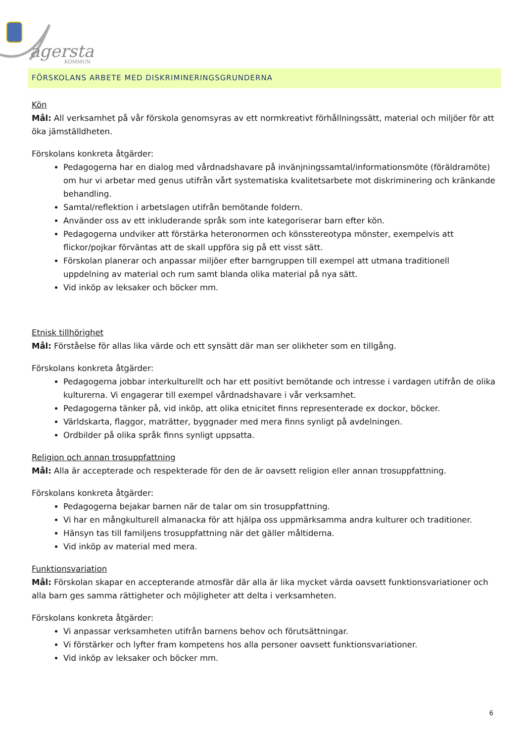agersta
KOMMUN
FÖRSKOLANS ARBETE MED DISKRIMINERINGSGRUNDERNA
Kön
Mål: All verksamhet på vår förskola genomsyras av ett normkreativt förhållningssätt, material och miljöer för att öka jämställdheten.
Förskolans konkreta åtgärder:
Pedagogerna har en dialog med vårdnadshavare på invänjningssamtal/informationsmöte (föräldramöte) om hur vi arbetar med genus utifrån vårt systematiska kvalitetsarbete mot diskriminering och kränkande behandling.
Samtal/reflektion i arbetslagen utifrån bemötande foldern.
Använder oss av ett inkluderande språk som inte kategoriserar barn efter kön.
Pedagogerna undviker att förstärka heteronormen och könsstereotypa mönster, exempelvis att flickor/pojkar förväntas att de skall uppföra sig på ett visst sätt.
Förskolan planerar och anpassar miljöer efter barngruppen till exempel att utmana traditionell uppdelning av material och rum samt blanda olika material på nya sätt.
Vid inköp av leksaker och böcker mm.
Etnisk tillhörighet
Mål: Förståelse för allas lika värde och ett synsätt där man ser olikheter som en tillgång.
Förskolans konkreta åtgärder:
Pedagogerna jobbar interkulturellt och har ett positivt bemötande och intresse i vardagen utifrån de olika kulturerna. Vi engagerar till exempel vårdnadshavare i vår verksamhet.
Pedagogerna tänker på, vid inköp, att olika etnicitet finns representerade ex dockor, böcker.
Världskarta, flaggor, maträtter, byggnader med mera finns synligt på avdelningen.
Ordbilder på olika språk finns synligt uppsatta.
Religion och annan trosuppfattning
Mål: Alla är accepterade och respekterade för den de är oavsett religion eller annan trosuppfattning.
Förskolans konkreta åtgärder:
Pedagogerna bejakar barnen när de talar om sin trosuppfattning.
Vi har en mångkulturell almanacka för att hjälpa oss uppmärksamma andra kulturer och traditioner.
Hänsyn tas till familjens trosuppfattning när det gäller måltiderna.
Vid inköp av material med mera.
Funktionsvariation
Mål: Förskolan skapar en accepterande atmosfär där alla är lika mycket värda oavsett funktionsvariationer och alla barn ges samma rättigheter och möjligheter att delta i verksamheten.
Förskolans konkreta åtgärder:
Vi anpassar verksamheten utifrån barnens behov och förutsättningar.
Vi förstärker och lyfter fram kompetens hos alla personer oavsett funktionsvariationer.
Vid inköp av leksaker och böcker mm.
6